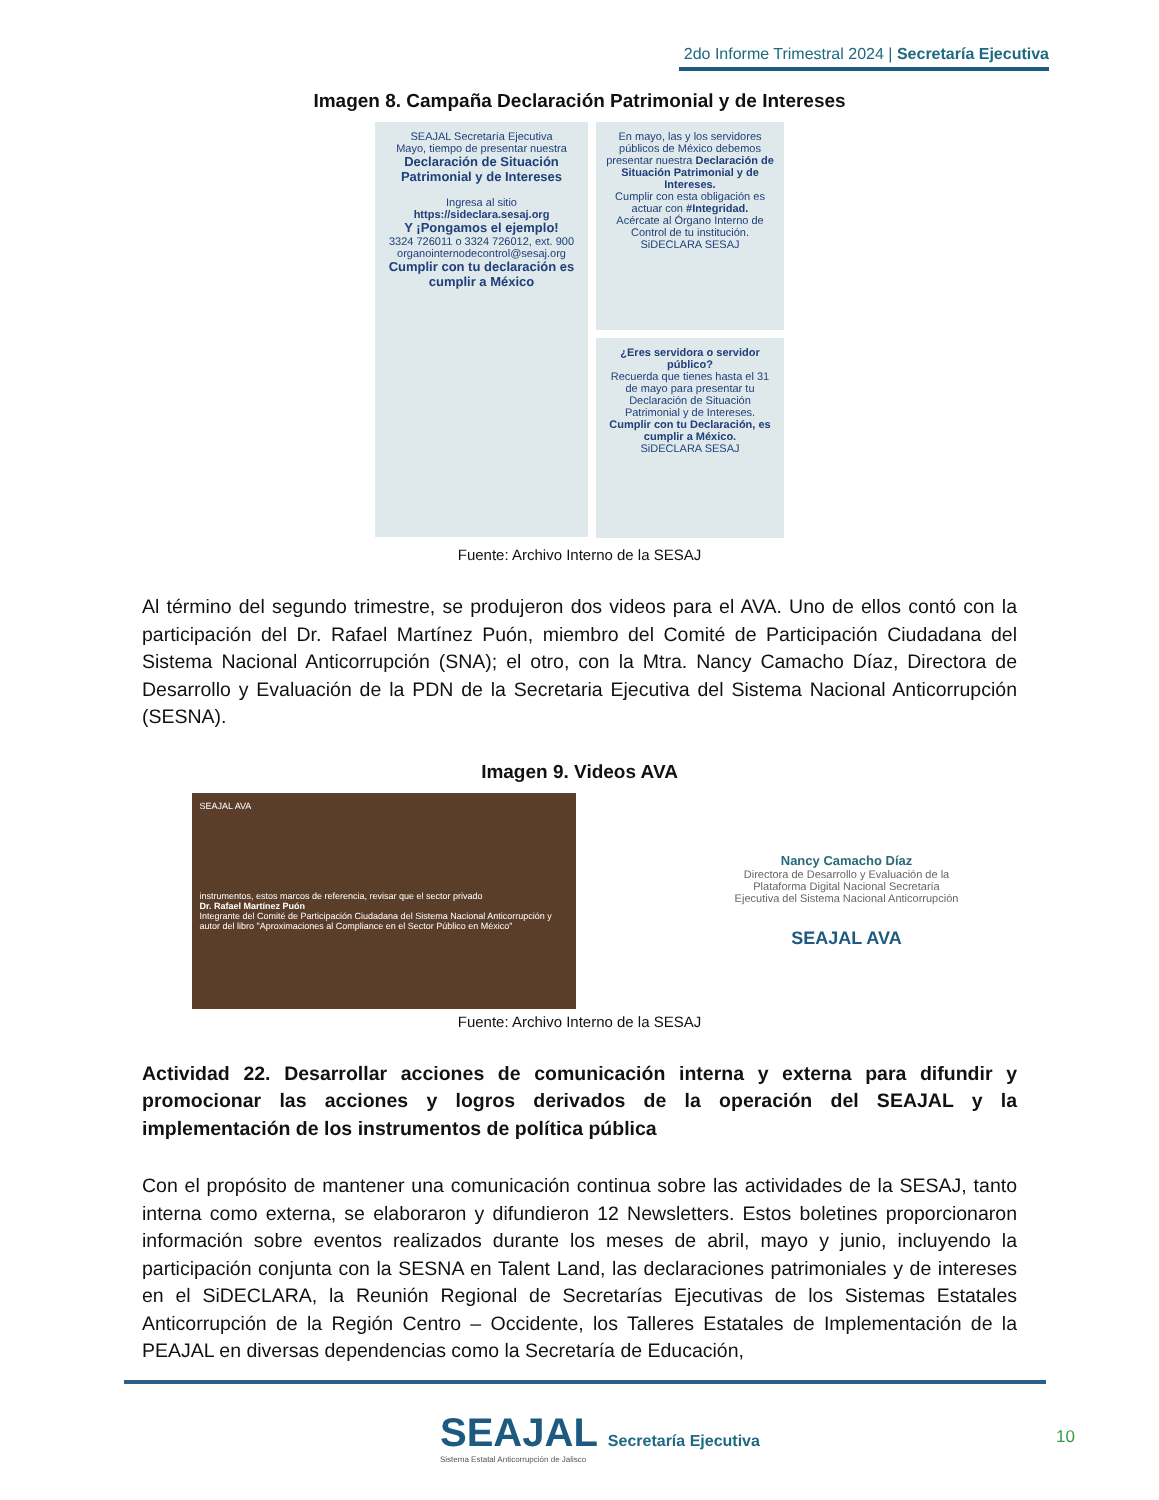2do Informe Trimestral 2024 | Secretaría Ejecutiva
Imagen 8. Campaña Declaración Patrimonial y de Intereses
SEAJAL Secretaría Ejecutiva
Mayo, tiempo de presentar nuestra
Declaración de Situación Patrimonial y de Intereses
Ingresa al sitio
https://sideclara.sesaj.org
Y ¡Pongamos el ejemplo!
3324 726011 o 3324 726012, ext. 900
organointernodecontrol@sesaj.org
Cumplir con tu declaración es cumplir a México
En mayo, las y los servidores públicos de México debemos presentar nuestra Declaración de Situación Patrimonial y de Intereses.
Cumplir con esta obligación es actuar con #Integridad.
Acércate al Órgano Interno de Control de tu institución.
SiDECLARA SESAJ
¿Eres servidora o servidor público?
Recuerda que tienes hasta el 31 de mayo para presentar tu Declaración de Situación Patrimonial y de Intereses.
Cumplir con tu Declaración, es cumplir a México.
SiDECLARA SESAJ
Fuente: Archivo Interno de la SESAJ
Al término del segundo trimestre, se produjeron dos videos para el AVA. Uno de ellos contó con la participación del Dr. Rafael Martínez Puón, miembro del Comité de Participación Ciudadana del Sistema Nacional Anticorrupción (SNA); el otro, con la Mtra. Nancy Camacho Díaz, Directora de Desarrollo y Evaluación de la PDN de la Secretaria Ejecutiva del Sistema Nacional Anticorrupción (SESNA).
Imagen 9. Videos AVA
SEAJAL AVA
instrumentos, estos marcos de referencia, revisar que el sector privado
Dr. Rafael Martínez Puón
Integrante del Comité de Participación Ciudadana del Sistema Nacional Anticorrupción y autor del libro "Aproximaciones al Compliance en el Sector Público en México"
Nancy Camacho Díaz
Directora de Desarrollo y Evaluación de la Plataforma Digital Nacional Secretaría Ejecutiva del Sistema Nacional Anticorrupción
SEAJAL AVA
Fuente: Archivo Interno de la SESAJ
Actividad 22. Desarrollar acciones de comunicación interna y externa para difundir y promocionar las acciones y logros derivados de la operación del SEAJAL y la implementación de los instrumentos de política pública
Con el propósito de mantener una comunicación continua sobre las actividades de la SESAJ, tanto interna como externa, se elaboraron y difundieron 12 Newsletters. Estos boletines proporcionaron información sobre eventos realizados durante los meses de abril, mayo y junio, incluyendo la participación conjunta con la SESNA en Talent Land, las declaraciones patrimoniales y de intereses en el SiDECLARA, la Reunión Regional de Secretarías Ejecutivas de los Sistemas Estatales Anticorrupción de la Región Centro – Occidente, los Talleres Estatales de Implementación de la PEAJAL en diversas dependencias como la Secretaría de Educación,
SEAJAL Secretaría Ejecutiva
Sistema Estatal Anticorrupción de Jalisco
10